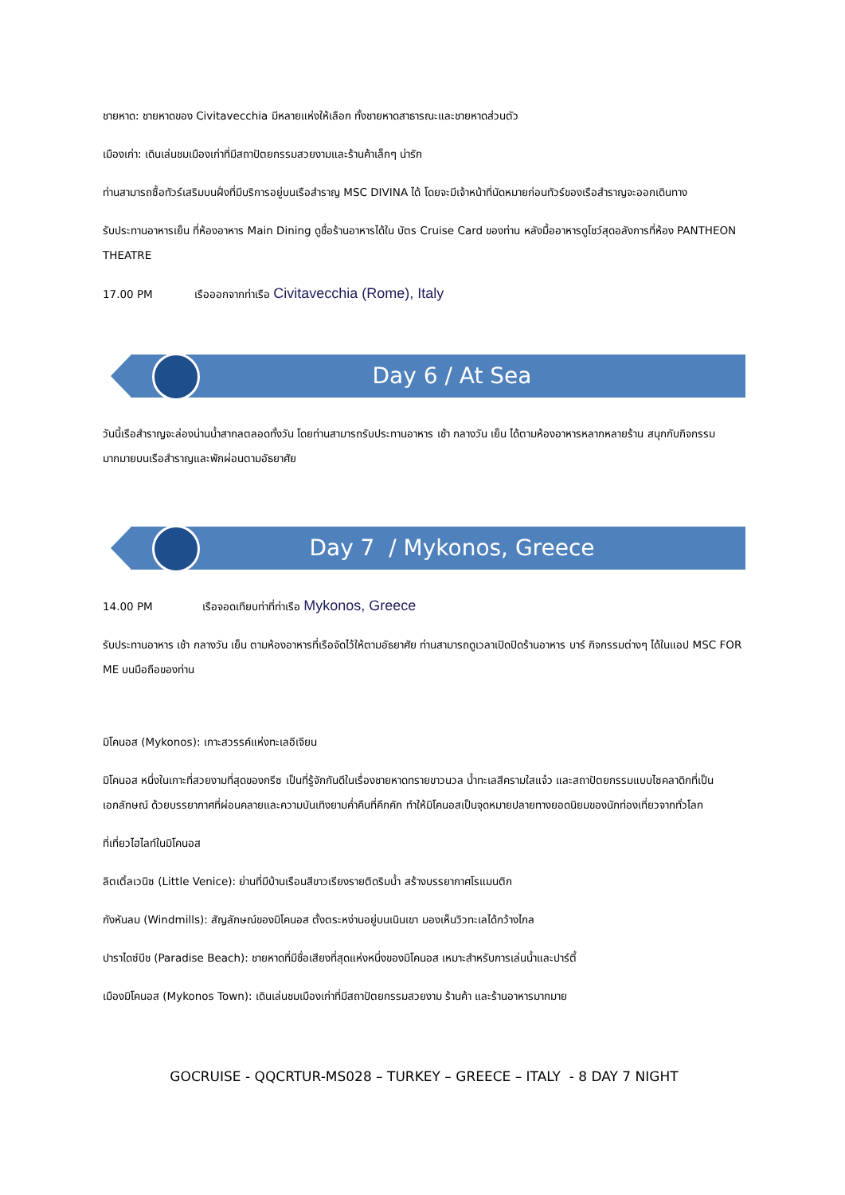ชายหาด: ชายหาดของ Civitavecchia มีหลายแห่งให้เลือก ทั้งชายหาดสาธารณะและชายหาดส่วนตัว
เมืองเก่า: เดินเล่นชมเมืองเก่าที่มีสถาปัตยกรรมสวยงามและร้านค้าเล็กๆ น่ารัก
ท่านสามารถซื้อทัวร์เสริมบนฝั่งที่มีบริการอยู่บนเรือสำราญ MSC DIVINA ได้ โดยจะมีเจ้าหน้าที่นัดหมายก่อนทัวร์ของเรือสำราญจะออกเดินทาง
รับประทานอาหารเย็น ที่ห้องอาหาร Main Dining ดูชื่อร้านอาหารได้ใน บัตร Cruise Card ของท่าน หลังมื้ออาหารดูโชว์สุดอลังการที่ห้อง PANTHEON THEATRE
17.00 PM เรือออกจากท่าเรือ Civitavecchia (Rome), Italy
Day 6 / At Sea
วันนี้เรือสำราญจะล่องน่านน้ำสากลตลอดทั้งวัน โดยท่านสามารถรับประทานอาหาร เช้า กลางวัน เย็น ได้ตามห้องอาหารหลากหลายร้าน สนุกกับกิจกรรมมากมายบนเรือสำราญและพักผ่อนตามอัธยาศัย
Day 7 / Mykonos, Greece
14.00 PM เรือจอดเทียบท่าที่ท่าเรือ Mykonos, Greece
รับประทานอาหาร เช้า กลางวัน เย็น ตามห้องอาหารที่เรือจัดไว้ให้ตามอัธยาศัย ท่านสามารถดูเวลาเปิดปิดร้านอาหาร บาร์ กิจกรรมต่างๆ ได้ในแอป MSC FOR ME บนมือถือของท่าน
มิโคนอส (Mykonos): เกาะสวรรค์แห่งทะเลอีเจียน
มิโคนอส หนึ่งในเกาะที่สวยงามที่สุดของกรีซ เป็นที่รู้จักกันดีในเรื่องชายหาดทรายขาวนวล น้ำทะเลสีครามใสแจ๋ว และสถาปัตยกรรมแบบไซคลาดิกที่เป็นเอกลักษณ์ ด้วยบรรยากาศที่ผ่อนคลายและความบันเทิงยามค่ำคืนที่คึกคัก ทำให้มิโคนอสเป็นจุดหมายปลายทางยอดนิยมของนักท่องเที่ยวจากทั่วโลก
ที่เที่ยวไฮไลท์ในมิโคนอส
ลิตเติ้ลเวนิซ (Little Venice): ย่านที่มีบ้านเรือนสีขาวเรียงรายติดริมน้ำ สร้างบรรยากาศโรแมนติก
กังหันลม (Windmills): สัญลักษณ์ของมิโคนอส ตั้งตระหง่านอยู่บนเนินเขา มองเห็นวิวทะเลได้กว้างไกล
ปาราไดซ์บีช (Paradise Beach): ชายหาดที่มีชื่อเสียงที่สุดแห่งหนึ่งของมิโคนอส เหมาะสำหรับการเล่นน้ำและปาร์ตี้
เมืองมิโคนอส (Mykonos Town): เดินเล่นชมเมืองเก่าที่มีสถาปัตยกรรมสวยงาม ร้านค้า และร้านอาหารมากมาย
GOCRUISE - QQCRTUR-MS028 – TURKEY – GREECE – ITALY - 8 DAY 7 NIGHT